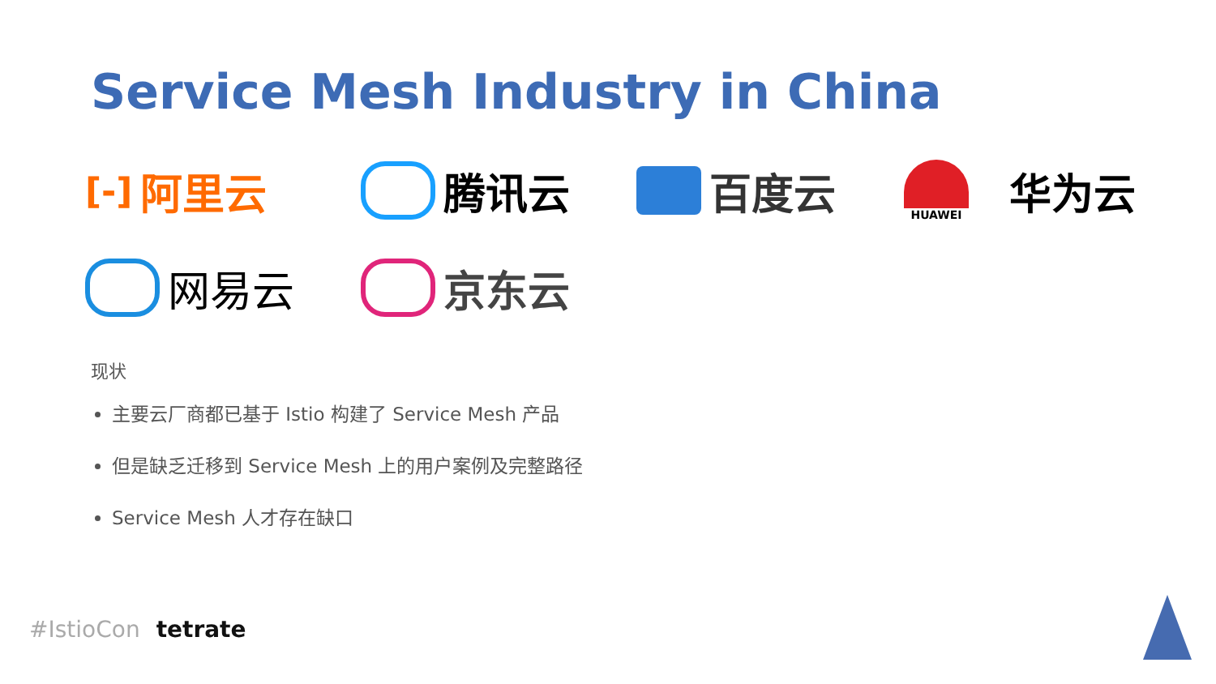Service Mesh Industry in China
[-] 阿里云
腾讯云
百度云
HUAWEI
华为云
网易云
京东云
现状
主要云厂商都已基于 Istio 构建了 Service Mesh 产品
但是缺乏迁移到 Service Mesh 上的用户案例及完整路径
Service Mesh 人才存在缺口
#IstioCon tetrate